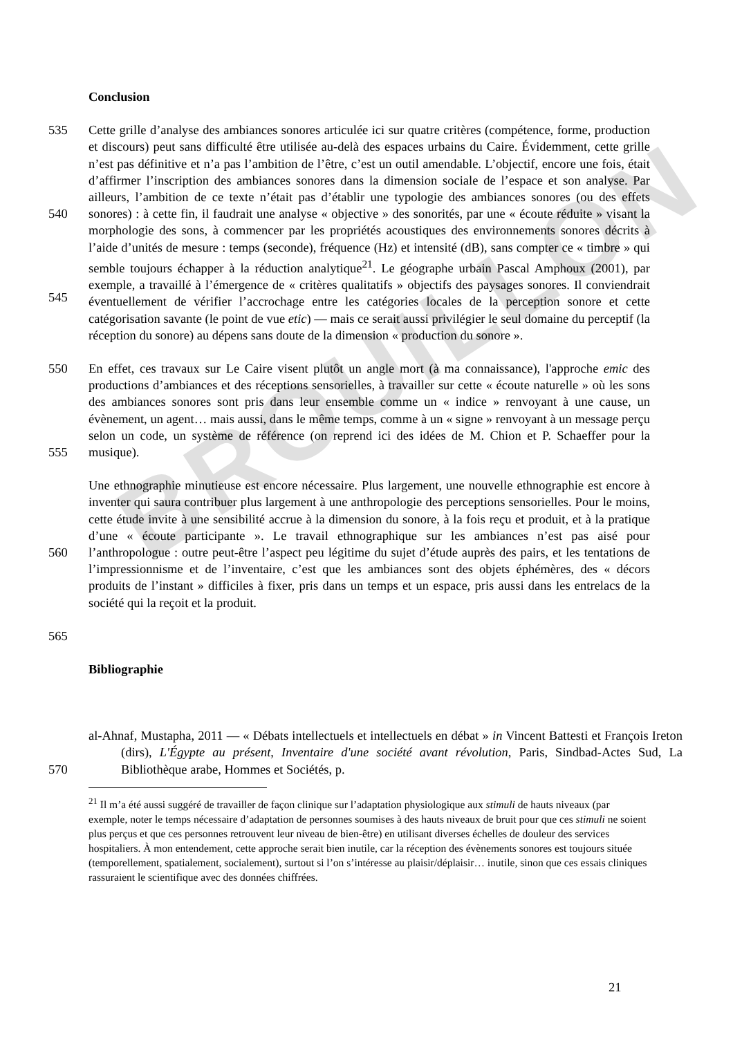BROUILLON
Conclusion
535
540
545
Cette grille d’analyse des ambiances sonores articulée ici sur quatre critères (compétence, forme, production et discours) peut sans difficulté être utilisée au-delà des espaces urbains du Caire. Évidemment, cette grille n’est pas définitive et n’a pas l’ambition de l’être, c’est un outil amendable. L’objectif, encore une fois, était d’affirmer l’inscription des ambiances sonores dans la dimension sociale de l’espace et son analyse. Par ailleurs, l’ambition de ce texte n’était pas d’établir une typologie des ambiances sonores (ou des effets sonores) : à cette fin, il faudrait une analyse « objective » des sonorités, par une « écoute réduite » visant la morphologie des sons, à commencer par les propriétés acoustiques des environnements sonores décrits à l’aide d’unités de mesure : temps (seconde), fréquence (Hz) et intensité (dB), sans compter ce « timbre » qui semble toujours échapper à la réduction analytique<sup>21</sup>. Le géographe urbain Pascal Amphoux (2001), par exemple, a travaillé à l’émergence de « critères qualitatifs » objectifs des paysages sonores. Il conviendrait éventuellement de vérifier l’accrochage entre les catégories locales de la perception sonore et cette catégorisation savante (le point de vue etic) — mais ce serait aussi privilégier le seul domaine du perceptif (la réception du sonore) au dépens sans doute de la dimension « production du sonore ».
550
555
En effet, ces travaux sur Le Caire visent plutôt un angle mort (à ma connaissance), l'approche emic des productions d’ambiances et des réceptions sensorielles, à travailler sur cette « écoute naturelle » où les sons des ambiances sonores sont pris dans leur ensemble comme un « indice » renvoyant à une cause, un évènement, un agent… mais aussi, dans le même temps, comme à un « signe » renvoyant à un message perçu selon un code, un système de référence (on reprend ici des idées de M. Chion et P. Schaeffer pour la musique).
560 Une ethnographie minutieuse est encore nécessaire. Plus largement, une nouvelle ethnographie est encore à inventer qui saura contribuer plus largement à une anthropologie des perceptions sensorielles. Pour le moins, cette étude invite à une sensibilité accrue à la dimension du sonore, à la fois reçu et produit, et à la pratique d’une « écoute participante ». Le travail ethnographique sur les ambiances n’est pas aisé pour l’anthropologue : outre peut-être l’aspect peu légitime du sujet d’étude auprès des pairs, et les tentations de l’impressionnisme et de l’inventaire, c’est que les ambiances sont des objets éphémères, des « décors produits de l’instant » difficiles à fixer, pris dans un temps et un espace, pris aussi dans les entrelacs de la société qui la reçoit et la produit.
565
Bibliographie
570 al-Ahnaf, Mustapha, 2011 — « Débats intellectuels et intellectuels en débat » in Vincent Battesti et François Ireton (dirs), L'Égypte au présent, Inventaire d'une société avant révolution, Paris, Sindbad-Actes Sud, La Bibliothèque arabe, Hommes et Sociétés, p.
<sup>21</sup> Il m’a été aussi suggéré de travailler de façon clinique sur l’adaptation physiologique aux stimuli de hauts niveaux (par exemple, noter le temps nécessaire d’adaptation de personnes soumises à des hauts niveaux de bruit pour que ces stimuli ne soient plus perçus et que ces personnes retrouvent leur niveau de bien-être) en utilisant diverses échelles de douleur des services hospitaliers. À mon entendement, cette approche serait bien inutile, car la réception des évènements sonores est toujours située (temporellement, spatialement, socialement), surtout si l’on s’intéresse au plaisir/déplaisir… inutile, sinon que ces essais cliniques rassuraient le scientifique avec des données chiffrées.
21